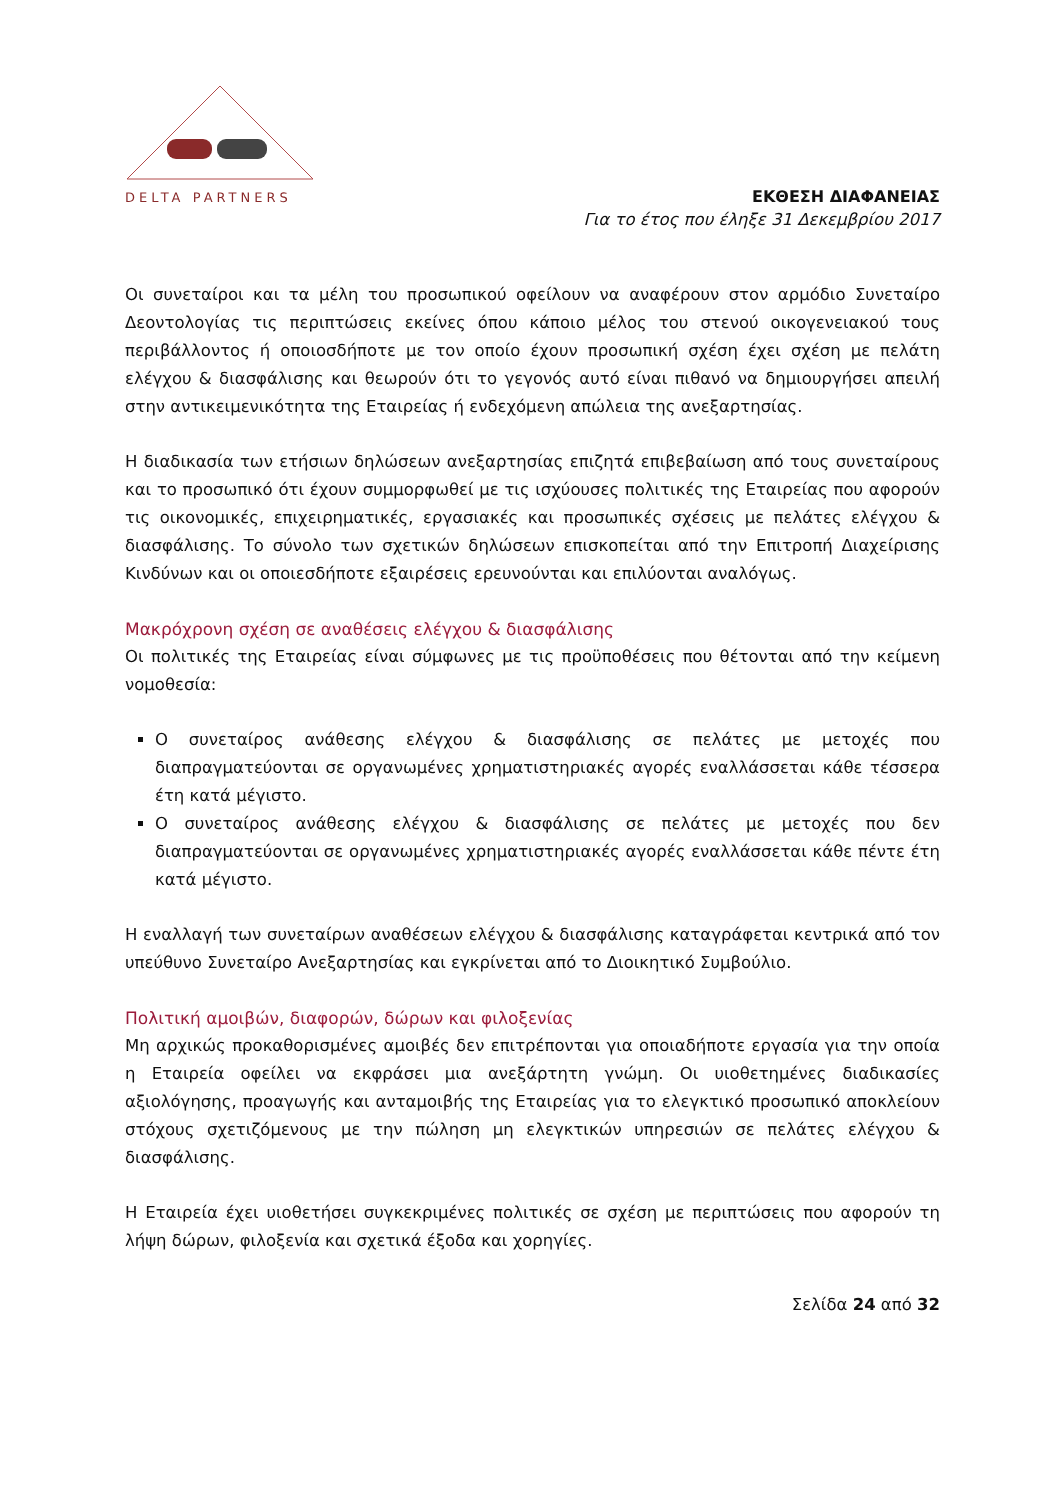DELTA PARTNERS
ΕΚΘΕΣΗ ΔΙΑΦΑΝΕΙΑΣ
Για το έτος που έληξε 31 Δεκεμβρίου 2017
Οι συνεταίροι και τα μέλη του προσωπικού οφείλουν να αναφέρουν στον αρμόδιο Συνεταίρο Δεοντολογίας τις περιπτώσεις εκείνες όπου κάποιο μέλος του στενού οικογενειακού τους περιβάλλοντος ή οποιοσδήποτε με τον οποίο έχουν προσωπική σχέση έχει σχέση με πελάτη ελέγχου & διασφάλισης και θεωρούν ότι το γεγονός αυτό είναι πιθανό να δημιουργήσει απειλή στην αντικειμενικότητα της Εταιρείας ή ενδεχόμενη απώλεια της ανεξαρτησίας.
Η διαδικασία των ετήσιων δηλώσεων ανεξαρτησίας επιζητά επιβεβαίωση από τους συνεταίρους και το προσωπικό ότι έχουν συμμορφωθεί με τις ισχύουσες πολιτικές της Εταιρείας που αφορούν τις οικονομικές, επιχειρηματικές, εργασιακές και προσωπικές σχέσεις με πελάτες ελέγχου & διασφάλισης. Το σύνολο των σχετικών δηλώσεων επισκοπείται από την Επιτροπή Διαχείρισης Κινδύνων και οι οποιεσδήποτε εξαιρέσεις ερευνούνται και επιλύονται αναλόγως.
Μακρόχρονη σχέση σε αναθέσεις ελέγχου & διασφάλισης
Οι πολιτικές της Εταιρείας είναι σύμφωνες με τις προϋποθέσεις που θέτονται από την κείμενη νομοθεσία:
Ο συνεταίρος ανάθεσης ελέγχου & διασφάλισης σε πελάτες με μετοχές που διαπραγματεύονται σε οργανωμένες χρηματιστηριακές αγορές εναλλάσσεται κάθε τέσσερα έτη κατά μέγιστο.
Ο συνεταίρος ανάθεσης ελέγχου & διασφάλισης σε πελάτες με μετοχές που δεν διαπραγματεύονται σε οργανωμένες χρηματιστηριακές αγορές εναλλάσσεται κάθε πέντε έτη κατά μέγιστο.
Η εναλλαγή των συνεταίρων αναθέσεων ελέγχου & διασφάλισης καταγράφεται κεντρικά από τον υπεύθυνο Συνεταίρο Ανεξαρτησίας και εγκρίνεται από το Διοικητικό Συμβούλιο.
Πολιτική αμοιβών, διαφορών, δώρων και φιλοξενίας
Μη αρχικώς προκαθορισμένες αμοιβές δεν επιτρέπονται για οποιαδήποτε εργασία για την οποία η Εταιρεία οφείλει να εκφράσει μια ανεξάρτητη γνώμη. Οι υιοθετημένες διαδικασίες αξιολόγησης, προαγωγής και ανταμοιβής της Εταιρείας για το ελεγκτικό προσωπικό αποκλείουν στόχους σχετιζόμενους με την πώληση μη ελεγκτικών υπηρεσιών σε πελάτες ελέγχου & διασφάλισης.
Η Εταιρεία έχει υιοθετήσει συγκεκριμένες πολιτικές σε σχέση με περιπτώσεις που αφορούν τη λήψη δώρων, φιλοξενία και σχετικά έξοδα και χορηγίες.
Σελίδα 24 από 32